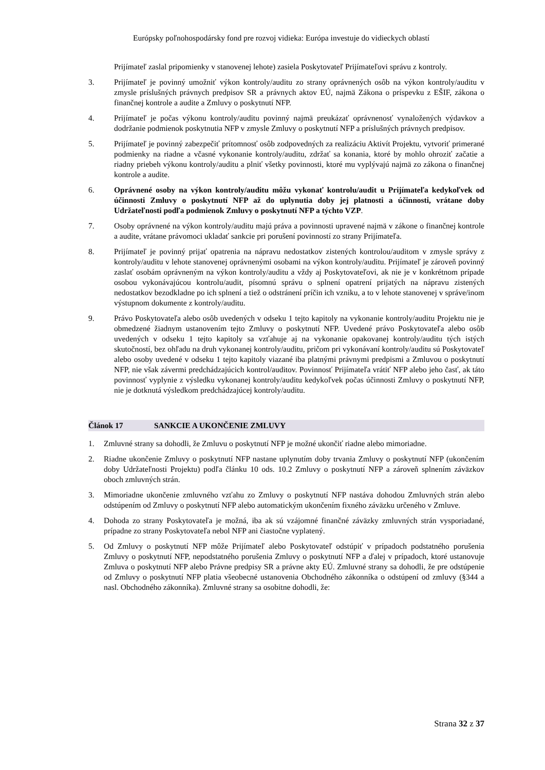Európsky poľnohospodársky fond pre rozvoj vidieka: Európa investuje do vidieckych oblastí
Prijímateľ zaslal pripomienky v stanovenej lehote) zasiela Poskytovateľ Prijímateľovi správu z kontroly.
3. Prijímateľ je povinný umožniť výkon kontroly/auditu zo strany oprávnených osôb na výkon kontroly/auditu v zmysle príslušných právnych predpisov SR a právnych aktov EÚ, najmä Zákona o príspevku z EŠIF, zákona o finančnej kontrole a audite a Zmluvy o poskytnutí NFP.
4. Prijímateľ je počas výkonu kontroly/auditu povinný najmä preukázať oprávnenosť vynaložených výdavkov a dodržanie podmienok poskytnutia NFP v zmysle Zmluvy o poskytnutí NFP a príslušných právnych predpisov.
5. Prijímateľ je povinný zabezpečiť prítomnosť osôb zodpovedných za realizáciu Aktivít Projektu, vytvoriť primerané podmienky na riadne a včasné vykonanie kontroly/auditu, zdržať sa konania, ktoré by mohlo ohroziť začatie a riadny priebeh výkonu kontroly/auditu a plniť všetky povinnosti, ktoré mu vyplývajú najmä zo zákona o finančnej kontrole a audite.
6. Oprávnené osoby na výkon kontroly/auditu môžu vykonať kontrolu/audit u Prijímateľa kedykoľvek od účinnosti Zmluvy o poskytnutí NFP až do uplynutia doby jej platnosti a účinnosti, vrátane doby Udržateľnosti podľa podmienok Zmluvy o poskytnutí NFP a týchto VZP.
7. Osoby oprávnené na výkon kontroly/auditu majú práva a povinnosti upravené najmä v zákone o finančnej kontrole a audite, vrátane právomoci ukladať sankcie pri porušení povinností zo strany Prijímateľa.
8. Prijímateľ je povinný prijať opatrenia na nápravu nedostatkov zistených kontrolou/auditom v zmysle správy z kontroly/auditu v lehote stanovenej oprávnenými osobami na výkon kontroly/auditu. Prijímateľ je zároveň povinný zaslať osobám oprávneným na výkon kontroly/auditu a vždy aj Poskytovateľovi, ak nie je v konkrétnom prípade osobou vykonávajúcou kontrolu/audit, písomnú správu o splnení opatrení prijatých na nápravu zistených nedostatkov bezodkladne po ich splnení a tiež o odstránení príčin ich vzniku, a to v lehote stanovenej v správe/inom výstupnom dokumente z kontroly/auditu.
9. Právo Poskytovateľa alebo osôb uvedených v odseku 1 tejto kapitoly na vykonanie kontroly/auditu Projektu nie je obmedzené žiadnym ustanovením tejto Zmluvy o poskytnutí NFP. Uvedené právo Poskytovateľa alebo osôb uvedených v odseku 1 tejto kapitoly sa vzťahuje aj na vykonanie opakovanej kontroly/auditu tých istých skutočností, bez ohľadu na druh vykonanej kontroly/auditu, pričom pri vykonávaní kontroly/auditu sú Poskytovateľ alebo osoby uvedené v odseku 1 tejto kapitoly viazané iba platnými právnymi predpismi a Zmluvou o poskytnutí NFP, nie však závermi predchádzajúcich kontrol/auditov. Povinnosť Prijímateľa vrátiť NFP alebo jeho časť, ak táto povinnosť vyplynie z výsledku vykonanej kontroly/auditu kedykoľvek počas účinnosti Zmluvy o poskytnutí NFP, nie je dotknutá výsledkom predchádzajúcej kontroly/auditu.
Článok 17 SANKCIE A UKONČENIE ZMLUVY
1. Zmluvné strany sa dohodli, že Zmluvu o poskytnutí NFP je možné ukončiť riadne alebo mimoriadne.
2. Riadne ukončenie Zmluvy o poskytnutí NFP nastane uplynutím doby trvania Zmluvy o poskytnutí NFP (ukončením doby Udržateľnosti Projektu) podľa článku 10 ods. 10.2 Zmluvy o poskytnutí NFP a zároveň splnením záväzkov oboch zmluvných strán.
3. Mimoriadne ukončenie zmluvného vzťahu zo Zmluvy o poskytnutí NFP nastáva dohodou Zmluvných strán alebo odstúpením od Zmluvy o poskytnutí NFP alebo automatickým ukončením fixného záväzku určeného v Zmluve.
4. Dohoda zo strany Poskytovateľa je možná, iba ak sú vzájomné finančné záväzky zmluvných strán vysporiadané, prípadne zo strany Poskytovateľa nebol NFP ani čiastočne vyplatený.
5. Od Zmluvy o poskytnutí NFP môže Prijímateľ alebo Poskytovateľ odstúpiť v prípadoch podstatného porušenia Zmluvy o poskytnutí NFP, nepodstatného porušenia Zmluvy o poskytnutí NFP a ďalej v prípadoch, ktoré ustanovuje Zmluva o poskytnutí NFP alebo Právne predpisy SR a právne akty EÚ. Zmluvné strany sa dohodli, že pre odstúpenie od Zmluvy o poskytnutí NFP platia všeobecné ustanovenia Obchodného zákonníka o odstúpení od zmluvy (§344 a nasl. Obchodného zákonníka). Zmluvné strany sa osobitne dohodli, že:
Strana 32 z 37